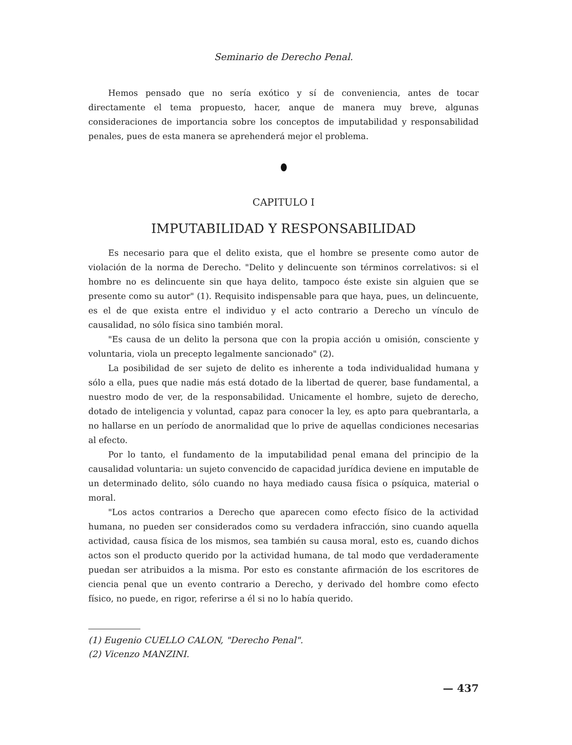Seminario de Derecho Penal.
Hemos pensado que no sería exótico y sí de conveniencia, antes de tocar directamente el tema propuesto, hacer, anque de manera muy breve, algunas consideraciones de importancia sobre los conceptos de imputabilidad y responsabilidad penales, pues de esta manera se aprehenderá mejor el problema.
CAPITULO I
IMPUTABILIDAD Y RESPONSABILIDAD
Es necesario para que el delito exista, que el hombre se presente como autor de violación de la norma de Derecho. "Delito y delincuente son términos correlativos: si el hombre no es delincuente sin que haya delito, tampoco éste existe sin alguien que se presente como su autor" (1). Requisito indispensable para que haya, pues, un delincuente, es el de que exista entre el individuo y el acto contrario a Derecho un vínculo de causalidad, no sólo física sino también moral.
"Es causa de un delito la persona que con la propia acción u omisión, consciente y voluntaria, viola un precepto legalmente sancionado" (2).
La posibilidad de ser sujeto de delito es inherente a toda individualidad humana y sólo a ella, pues que nadie más está dotado de la libertad de querer, base fundamental, a nuestro modo de ver, de la responsabilidad. Unicamente el hombre, sujeto de derecho, dotado de inteligencia y voluntad, capaz para conocer la ley, es apto para quebrantarla, a no hallarse en un período de anormalidad que lo prive de aquellas condiciones necesarias al efecto.
Por lo tanto, el fundamento de la imputabilidad penal emana del principio de la causalidad voluntaria: un sujeto convencido de capacidad jurídica deviene en imputable de un determinado delito, sólo cuando no haya mediado causa física o psíquica, material o moral.
"Los actos contrarios a Derecho que aparecen como efecto físico de la actividad humana, no pueden ser considerados como su verdadera infracción, sino cuando aquella actividad, causa física de los mismos, sea también su causa moral, esto es, cuando dichos actos son el producto querido por la actividad humana, de tal modo que verdaderamente puedan ser atribuidos a la misma. Por esto es constante afirmación de los escritores de ciencia penal que un evento contrario a Derecho, y derivado del hombre como efecto físico, no puede, en rigor, referirse a él si no lo había querido.
(1) Eugenio CUELLO CALON, "Derecho Penal".
(2) Vicenzo MANZINI.
— 437